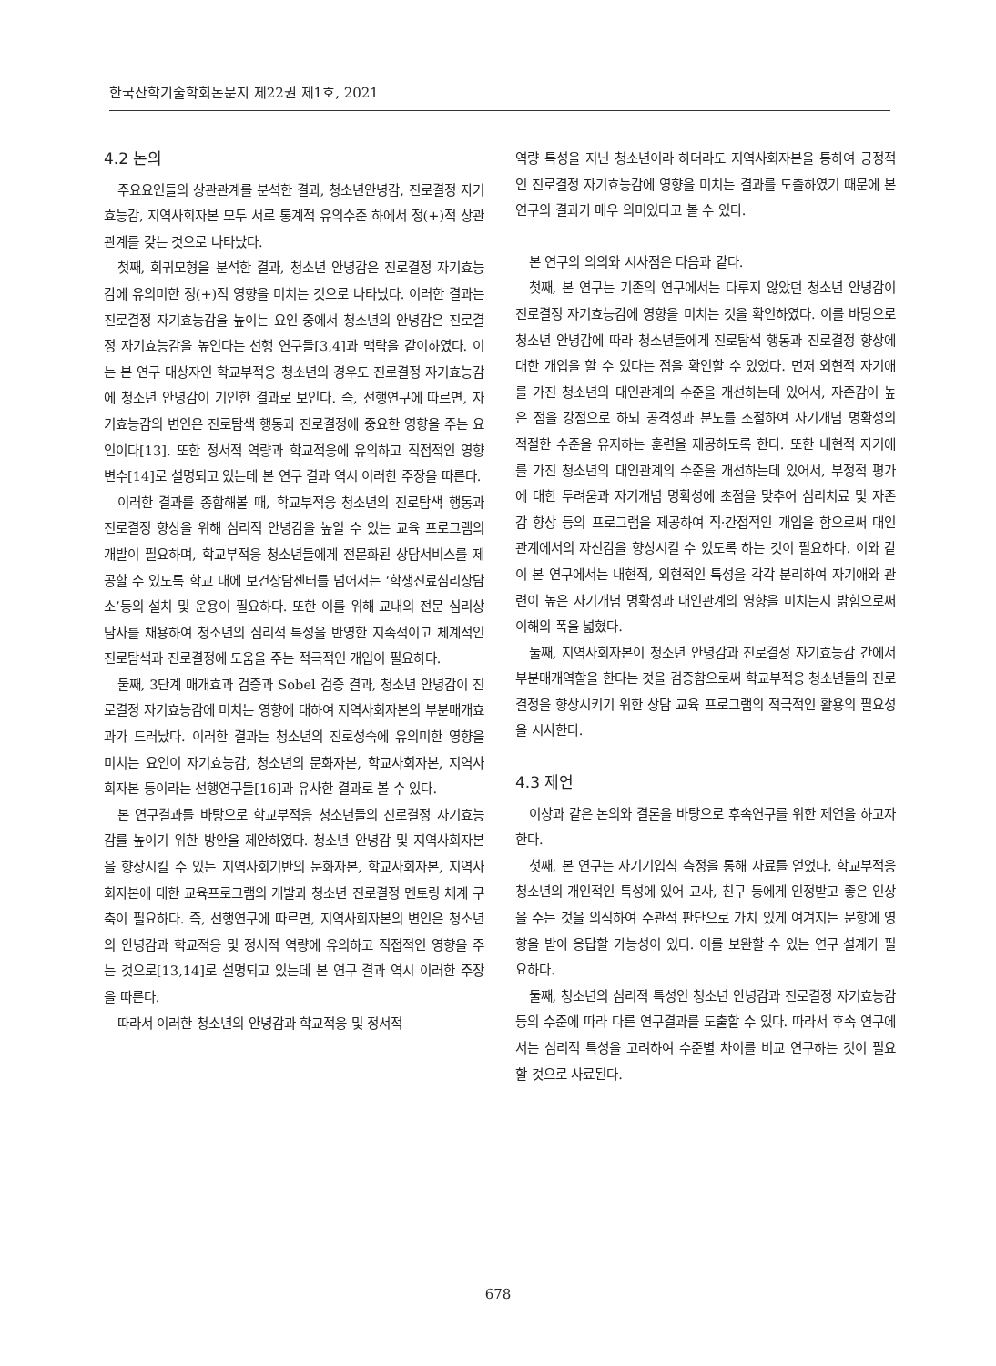한국산학기술학회논문지 제22권 제1호, 2021
4.2 논의
주요요인들의 상관관계를 분석한 결과, 청소년안녕감, 진로결정 자기효능감, 지역사회자본 모두 서로 통계적 유의수준 하에서 정(+)적 상관관계를 갖는 것으로 나타났다.
첫째, 회귀모형을 분석한 결과, 청소년 안녕감은 진로결정 자기효능감에 유의미한 정(+)적 영향을 미치는 것으로 나타났다. 이러한 결과는 진로결정 자기효능감을 높이는 요인 중에서 청소년의 안녕감은 진로결정 자기효능감을 높인다는 선행 연구들[3,4]과 맥락을 같이하였다. 이는 본 연구 대상자인 학교부적응 청소년의 경우도 진로결정 자기효능감에 청소년 안녕감이 기인한 결과로 보인다. 즉, 선행연구에 따르면, 자기효능감의 변인은 진로탐색 행동과 진로결정에 중요한 영향을 주는 요인이다[13]. 또한 정서적 역량과 학교적응에 유의하고 직접적인 영향 변수[14]로 설명되고 있는데 본 연구 결과 역시 이러한 주장을 따른다.
이러한 결과를 종합해볼 때, 학교부적응 청소년의 진로탐색 행동과 진로결정 향상을 위해 심리적 안녕감을 높일 수 있는 교육 프로그램의 개발이 필요하며, 학교부적응 청소년들에게 전문화된 상담서비스를 제공할 수 있도록 학교 내에 보건상담센터를 넘어서는 ‘학생진료심리상담소’등의 설치 및 운용이 필요하다. 또한 이를 위해 교내의 전문 심리상담사를 채용하여 청소년의 심리적 특성을 반영한 지속적이고 체계적인 진로탐색과 진로결정에 도움을 주는 적극적인 개입이 필요하다.
둘째, 3단계 매개효과 검증과 Sobel 검증 결과, 청소년 안녕감이 진로결정 자기효능감에 미치는 영향에 대하여 지역사회자본의 부분매개효과가 드러났다. 이러한 결과는 청소년의 진로성숙에 유의미한 영향을 미치는 요인이 자기효능감, 청소년의 문화자본, 학교사회자본, 지역사회자본 등이라는 선행연구들[16]과 유사한 결과로 볼 수 있다.
본 연구결과를 바탕으로 학교부적응 청소년들의 진로결정 자기효능감를 높이기 위한 방안을 제안하였다. 청소년 안녕감 및 지역사회자본을 향상시킬 수 있는 지역사회기반의 문화자본, 학교사회자본, 지역사회자본에 대한 교육프로그램의 개발과 청소년 진로결정 멘토링 체계 구축이 필요하다. 즉, 선행연구에 따르면, 지역사회자본의 변인은 청소년의 안녕감과 학교적응 및 정서적 역량에 유의하고 직접적인 영향을 주는 것으로[13,14]로 설명되고 있는데 본 연구 결과 역시 이러한 주장을 따른다.
따라서 이러한 청소년의 안녕감과 학교적응 및 정서적
역량 특성을 지닌 청소년이라 하더라도 지역사회자본을 통하여 긍정적인 진로결정 자기효능감에 영향을 미치는 결과를 도출하였기 때문에 본 연구의 결과가 매우 의미있다고 볼 수 있다.
본 연구의 의의와 시사점은 다음과 같다.
첫째, 본 연구는 기존의 연구에서는 다루지 않았던 청소년 안녕감이 진로결정 자기효능감에 영향을 미치는 것을 확인하였다. 이를 바탕으로 청소년 안녕감에 따라 청소년들에게 진로탐색 행동과 진로결정 향상에 대한 개입을 할 수 있다는 점을 확인할 수 있었다. 먼저 외현적 자기애를 가진 청소년의 대인관계의 수준을 개선하는데 있어서, 자존감이 높은 점을 강점으로 하되 공격성과 분노를 조절하여 자기개념 명확성의 적절한 수준을 유지하는 훈련을 제공하도록 한다. 또한 내현적 자기애를 가진 청소년의 대인관계의 수준을 개선하는데 있어서, 부정적 평가에 대한 두려움과 자기개념 명확성에 초점을 맞추어 심리치료 및 자존감 향상 등의 프로그램을 제공하여 직·간접적인 개입을 함으로써 대인관계에서의 자신감을 향상시킬 수 있도록 하는 것이 필요하다. 이와 같이 본 연구에서는 내현적, 외현적인 특성을 각각 분리하여 자기애와 관련이 높은 자기개념 명확성과 대인관계의 영향을 미치는지 밝힘으로써 이해의 폭을 넓혔다.
둘째, 지역사회자본이 청소년 안녕감과 진로결정 자기효능감 간에서 부분매개역할을 한다는 것을 검증함으로써 학교부적응 청소년들의 진로결정을 향상시키기 위한 상담 교육 프로그램의 적극적인 활용의 필요성을 시사한다.
4.3 제언
이상과 같은 논의와 결론을 바탕으로 후속연구를 위한 제언을 하고자 한다.
첫째, 본 연구는 자기기입식 측정을 통해 자료를 얻었다. 학교부적응 청소년의 개인적인 특성에 있어 교사, 친구 등에게 인정받고 좋은 인상을 주는 것을 의식하여 주관적 판단으로 가치 있게 여겨지는 문항에 영향을 받아 응답할 가능성이 있다. 이를 보완할 수 있는 연구 설계가 필요하다.
둘째, 청소년의 심리적 특성인 청소년 안녕감과 진로결정 자기효능감 등의 수준에 따라 다른 연구결과를 도출할 수 있다. 따라서 후속 연구에서는 심리적 특성을 고려하여 수준별 차이를 비교 연구하는 것이 필요할 것으로 사료된다.
678